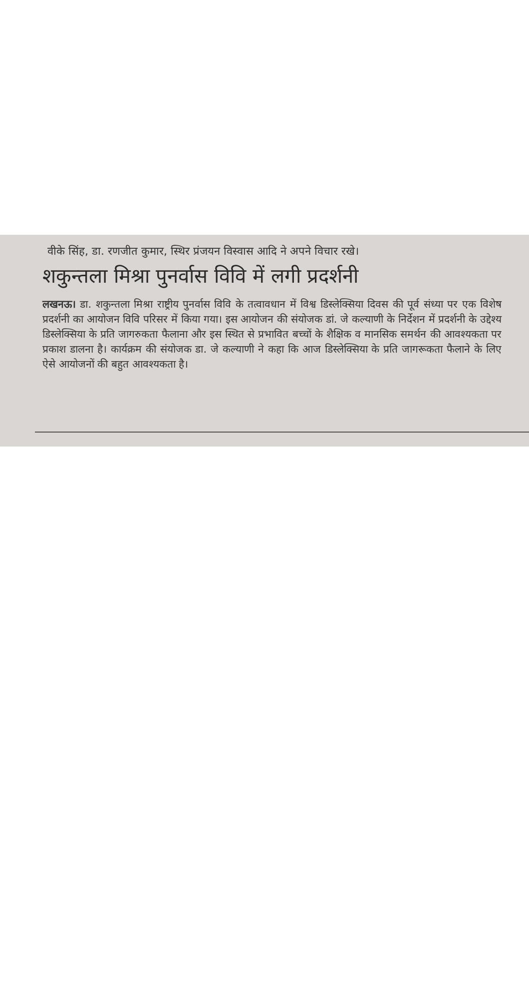वीके सिंह, डा. रणजीत कुमार, स्थिर प्रंजयन विस्वास आदि ने अपने विचार रखे।
शकुन्तला मिश्रा पुनर्वास विवि में लगी प्रदर्शनी
लखनऊ। डा. शकुन्तला मिश्रा राष्ट्रीय पुनर्वास विवि के तत्वावधान में विश्व डिस्लेक्सिया दिवस की पूर्व संध्या पर एक विशेष प्रदर्शनी का आयोजन विवि परिसर में किया गया। इस आयोजन की संयोजक डां. जे कल्याणी के निर्देशन में प्रदर्शनी के उद्देश्य डिस्लेक्सिया के प्रति जागरुकता फैलाना और इस स्थित से प्रभावित बच्चों के शैक्षिक व मानसिक समर्थन की आवश्यकता पर प्रकाश डालना है। कार्यक्रम की संयोजक डा. जे कल्याणी ने कहा कि आज डिस्लेक्सिया के प्रति जागरूकता फैलाने के लिए ऐसे आयोजनों की बहुत आवश्यकता है।